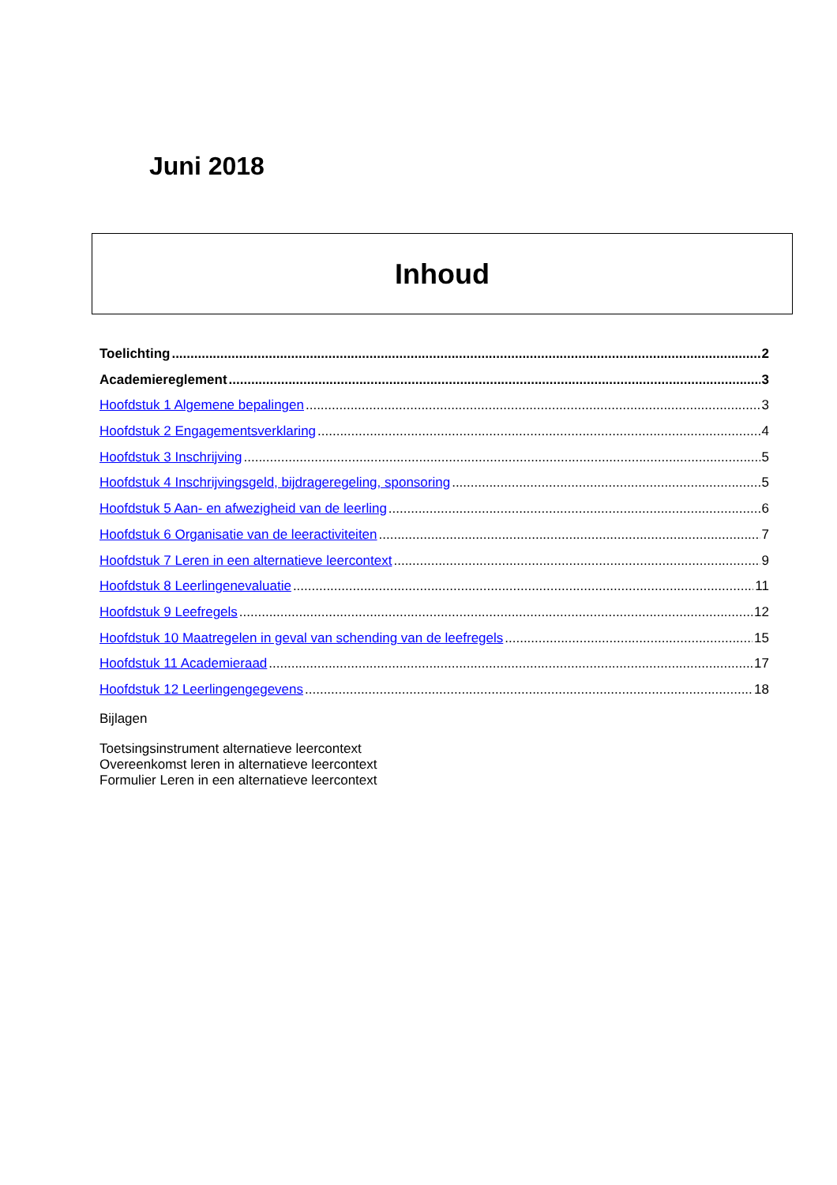Juni 2018
Inhoud
Toelichting 2
Academiereglement 3
Hoofdstuk 1 Algemene bepalingen 3
Hoofdstuk 2 Engagementsverklaring 4
Hoofdstuk 3 Inschrijving 5
Hoofdstuk 4 Inschrijvingsgeld, bijdrageregeling, sponsoring 5
Hoofdstuk 5 Aan- en afwezigheid van de leerling 6
Hoofdstuk 6 Organisatie van de leeractiviteiten 7
Hoofdstuk 7 Leren in een alternatieve leercontext 9
Hoofdstuk 8 Leerlingenevaluatie 11
Hoofdstuk 9 Leefregels 12
Hoofdstuk 10 Maatregelen in geval van schending van de leefregels 15
Hoofdstuk 11 Academieraad 17
Hoofdstuk 12 Leerlingengegevens 18
Bijlagen
Toetsingsinstrument alternatieve leercontext
Overeenkomst leren in alternatieve leercontext
Formulier Leren in een alternatieve leercontext